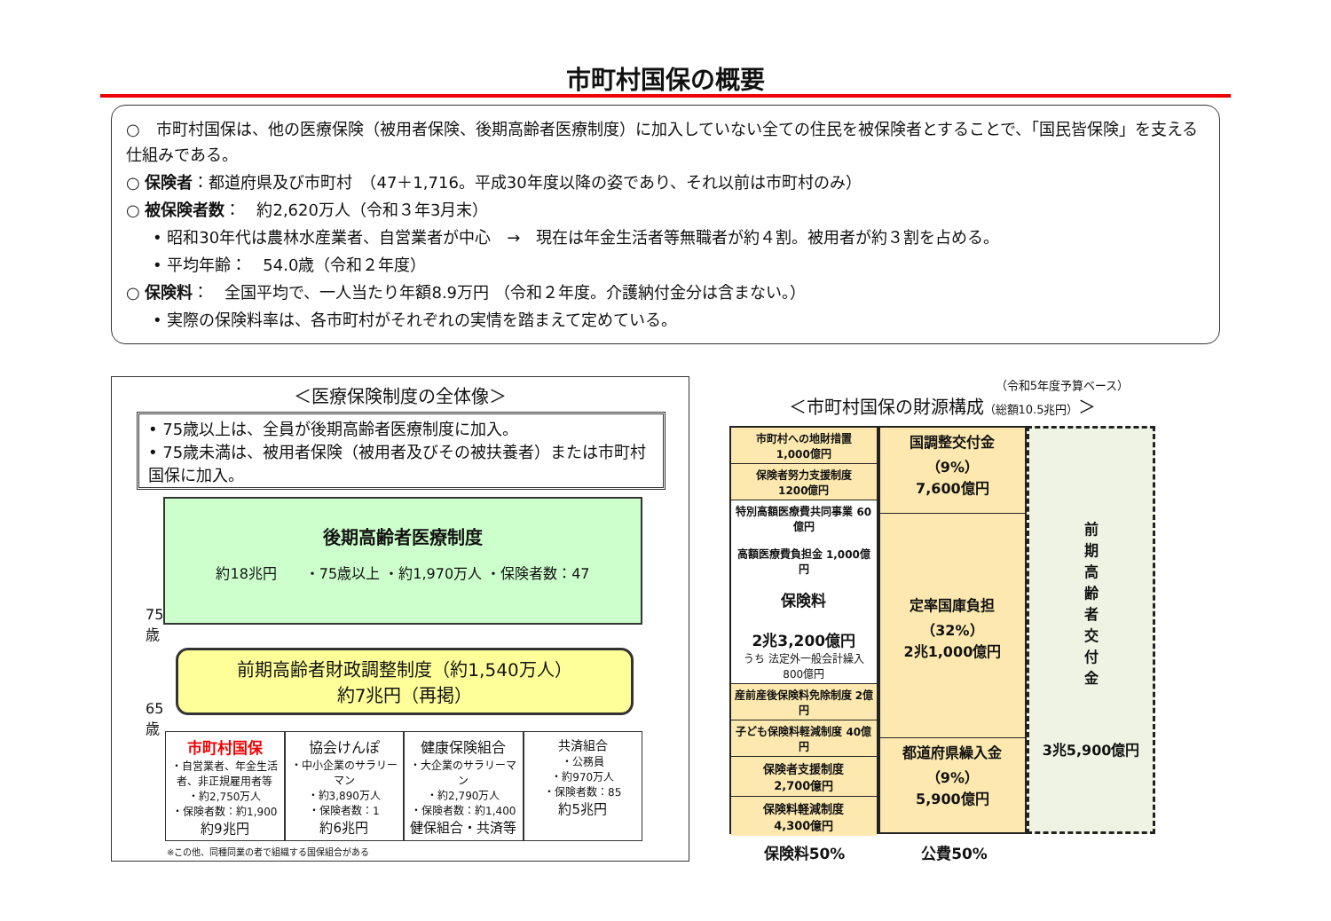市町村国保の概要
○　市町村国保は、他の医療保険（被用者保険、後期高齢者医療制度）に加入していない全ての住民を被保険者とすることで、「国民皆保険」を支える仕組みである。
○ 保険者：都道府県及び市町村　（47＋1,716。平成30年度以降の姿であり、それ以前は市町村のみ）
○ 被保険者数：　約2,620万人（令和３年3月末）
• 昭和30年代は農林水産業者、自営業者が中心　→　現在は年金生活者等無職者が約４割。被用者が約３割を占める。
• 平均年齢：　54.0歳（令和２年度）
○ 保険料：　全国平均で、一人当たり年額8.9万円 （令和２年度。介護納付金分は含まない。）
• 実際の保険料率は、各市町村がそれぞれの実情を踏まえて定めている。
＜医療保険制度の全体像＞
• 75歳以上は、全員が後期高齢者医療制度に加入。
• 75歳未満は、被用者保険（被用者及びその被扶養者）または市町村国保に加入。
後期高齢者医療制度
約18兆円　　・75歳以上 ・約1,970万人 ・保険者数：47
75
歳
65
歳
前期高齢者財政調整制度（約1,540万人）
約7兆円（再掲）
市町村国保
・自営業者、年金生活者、非正規雇用者等
・約2,750万人
・保険者数：約1,900
約9兆円
協会けんぽ
・中小企業のサラリーマン
・約3,890万人
・保険者数：1
約6兆円
健康保険組合
・大企業のサラリーマン
・約2,790万人
・保険者数：約1,400
健保組合・共済等
共済組合
・公務員
・約970万人
・保険者数：85
約5兆円
※この他、同種同業の者で組織する国保組合がある
（令和5年度予算ベース）
＜市町村国保の財源構成（総額10.5兆円）＞
市町村への地財措置
1,000億円
保険者努力支援制度
1200億円
特別高額医療費共同事業 60億円
高額医療費負担金 1,000億円
保険料
2兆3,200億円
うち 法定外一般会計繰入 800億円
産前産後保険料免除制度 2億円
子ども保険料軽減制度 40億円
保険者支援制度
2,700億円
保険料軽減制度
4,300億円
国調整交付金
（9%）
7,600億円
定率国庫負担
（32%）
2兆1,000億円
都道府県繰入金
（9%）
5,900億円
前
期
高
齢
者
交
付
金
3兆5,900億円
保険料50% 公費50%